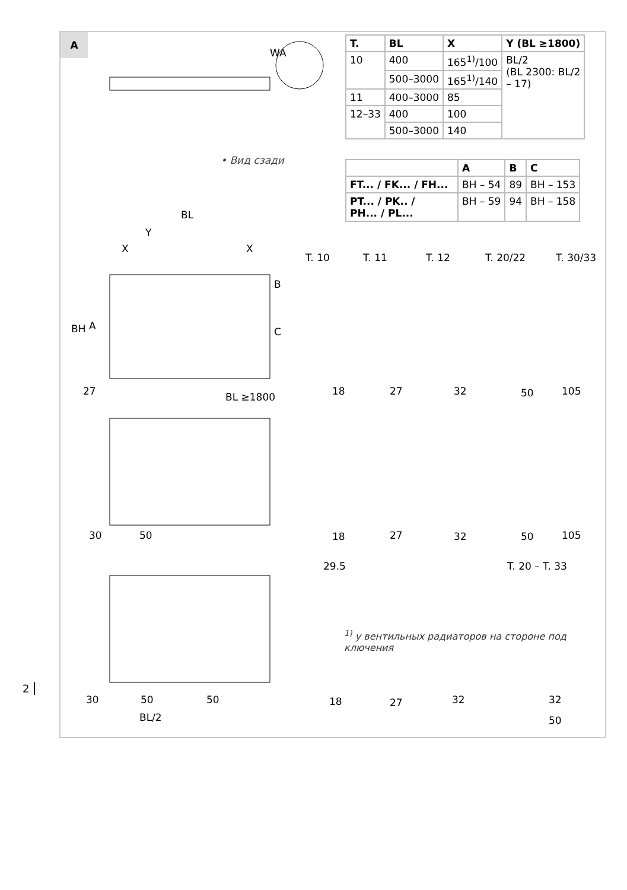A
| T. | BL | X | Y (BL ≥1800) |
| --- | --- | --- | --- |
| 10 | 400 | 165<sup>1)</sup>/100 | BL/2 (BL 2300: BL/2 – 17) |
| | 500–3000 | 165<sup>1)</sup>/140 | |
| 11 | 400–3000 | 85 | |
| 12–33 | 400 | 100 | |
| | 500–3000 | 140 | |
• Вид сзади
| | A | B | C |
| --- | --- | --- | --- |
| FT... / FK... / FH... | BH – 54 | 89 | BH – 153 |
| PT... / PK.. / PH... / PL... | BH – 59 | 94 | BH – 158 |
WA
BL
Y
X
X
BH
A
B
C
27
BL ≥1800
T. 10
T. 11
T. 12
T. 20/22
T. 30/33
18
27
32
50
105
30
50
18
27
32
50
105
29.5
T. 20 – T. 33
30
50
50
BL/2
18
27
32
32
50
<sup>1)</sup> у вентильных радиаторов на стороне под
ключения
2